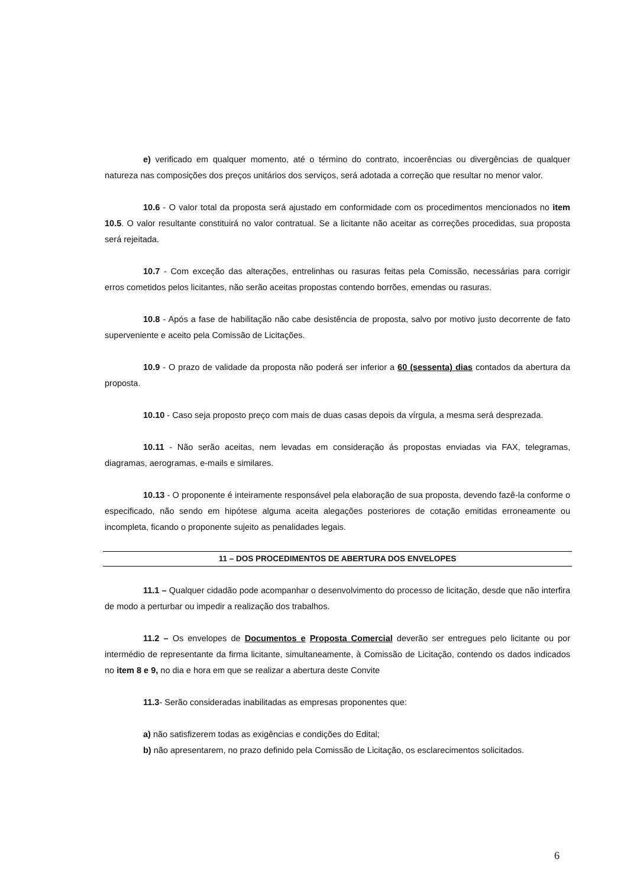e) verificado em qualquer momento, até o término do contrato, incoerências ou divergências de qualquer natureza nas composições dos preços unitários dos serviços, será adotada a correção que resultar no menor valor.
10.6 - O valor total da proposta será ajustado em conformidade com os procedimentos mencionados no item 10.5. O valor resultante constituirá no valor contratual. Se a licitante não aceitar as correções procedidas, sua proposta será rejeitada.
10.7 - Com exceção das alterações, entrelinhas ou rasuras feitas pela Comissão, necessárias para corrigir erros cometidos pelos licitantes, não serão aceitas propostas contendo borrões, emendas ou rasuras.
10.8 - Após a fase de habilitação não cabe desistência de proposta, salvo por motivo justo decorrente de fato superveniente e aceito pela Comissão de Licitações.
10.9 - O prazo de validade da proposta não poderá ser inferior a 60 (sessenta) dias contados da abertura da proposta.
10.10 - Caso seja proposto preço com mais de duas casas depois da vírgula, a mesma será desprezada.
10.11 - Não serão aceitas, nem levadas em consideração ás propostas enviadas via FAX, telegramas, diagramas, aerogramas, e-mails e similares.
10.13 - O proponente é inteiramente responsável pela elaboração de sua proposta, devendo fazê-la conforme o especificado, não sendo em hipótese alguma aceita alegações posteriores de cotação emitidas erroneamente ou incompleta, ficando o proponente sujeito as penalidades legais.
11 – DOS PROCEDIMENTOS DE ABERTURA DOS ENVELOPES
11.1 – Qualquer cidadão pode acompanhar o desenvolvimento do processo de licitação, desde que não interfira de modo a perturbar ou impedir a realização dos trabalhos.
11.2 – Os envelopes de Documentos e Proposta Comercial deverão ser entregues pelo licitante ou por intermédio de representante da firma licitante, simultaneamente, à Comissão de Licitação, contendo os dados indicados no item 8 e 9, no dia e hora em que se realizar a abertura deste Convite
11.3- Serão consideradas inabilitadas as empresas proponentes que:
a) não satisfizerem todas as exigências e condições do Edital;
b) não apresentarem, no prazo definido pela Comissão de Licitação, os esclarecimentos solicitados.
6